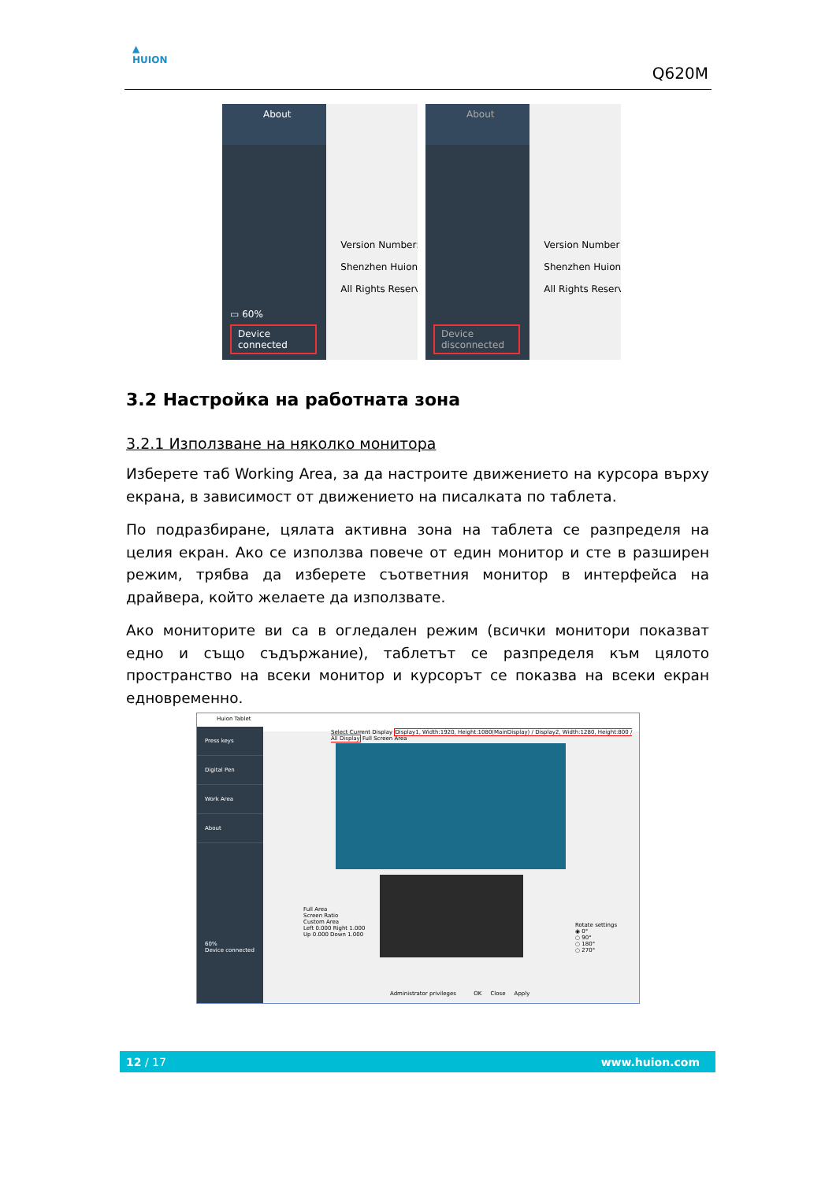▲
HUION
Q620M
About
▭ 60%
Device connected
Version Number:
Shenzhen Huion
All Rights Reserv
About
Device disconnected
Version Number
Shenzhen Huion
All Rights Reserv
3.2 Настройка на работната зона
3.2.1 Използване на няколко монитора
Изберете таб Working Area, за да настроите движението на курсора върху екрана, в зависимост от движението на писалката по таблета.
По подразбиране, цялата активна зона на таблета се разпределя на целия екран. Ако се използва повече от един монитор и сте в разширен режим, трябва да изберете съответния монитор в интерфейса на драйвера, който желаете да използвате.
Ако мониторите ви са в огледален режим (всички монитори показват едно и също съдържание), таблетът се разпределя към цялото пространство на всеки монитор и курсорът се показва на всеки екран едновременно.
Huion Tablet
Press keys
Digital Pen
Work Area
About
60%
Device connected
Select Current Display Display1, Width:1920, Height:1080(MainDisplay) / Display2, Width:1280, Height:800 / All Display Full Screen Area
Full Area
Screen Ratio
Custom Area
Left 0.000 Right 1.000
Up 0.000 Down 1.000
Rotate settings
◉ 0°
○ 90°
○ 180°
○ 270°
Administrator privileges OK Close Apply
12 / 17 www.huion.com